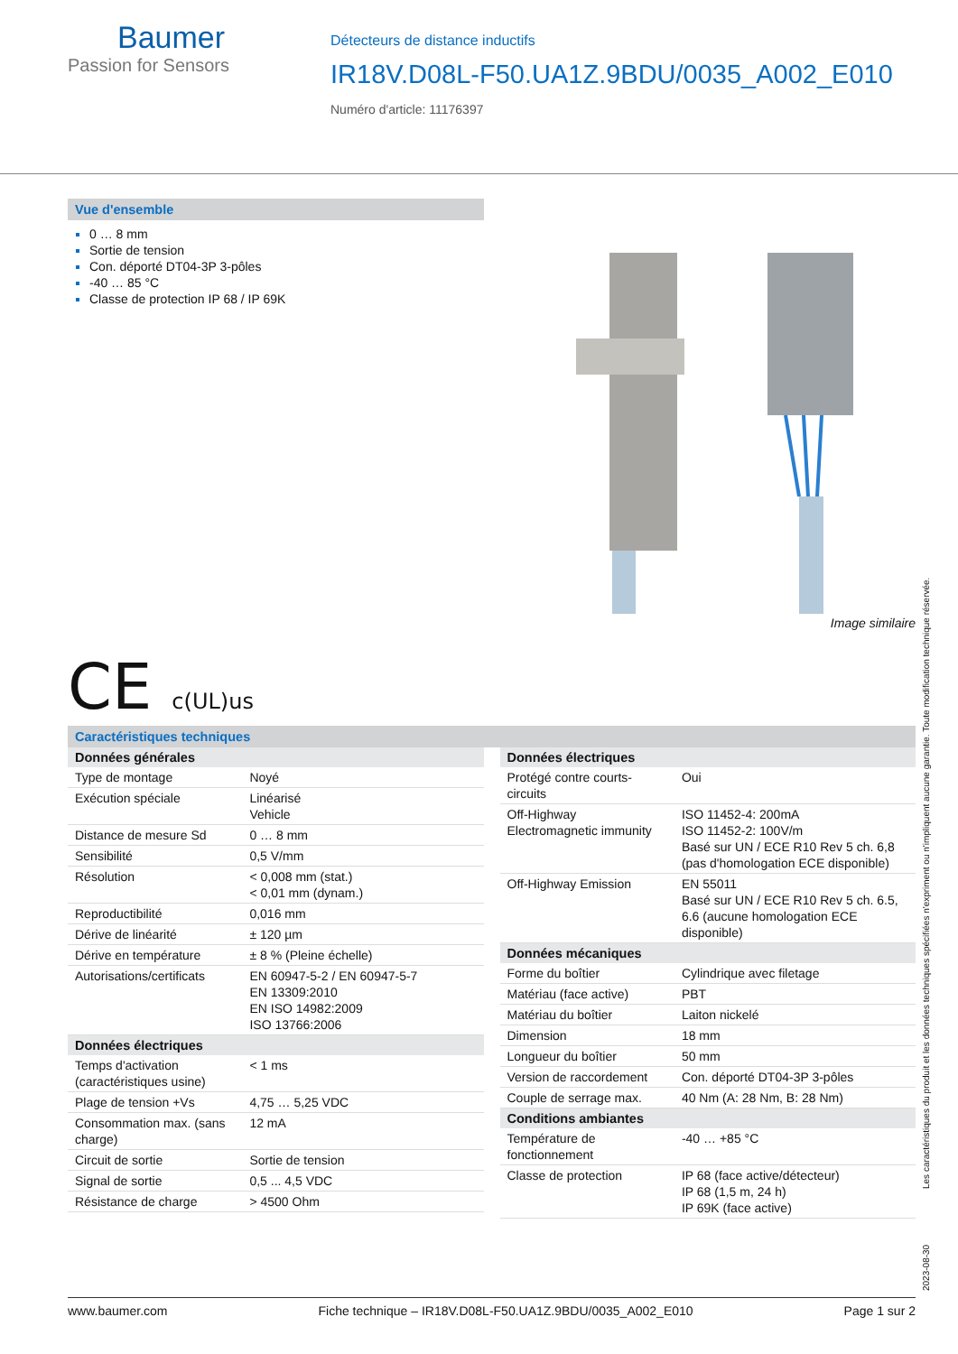Baumer
Passion for Sensors
Détecteurs de distance inductifs
IR18V.D08L-F50.UA1Z.9BDU/0035_A002_E010
Numéro d'article: 11176397
Vue d'ensemble
0 … 8 mm
Sortie de tension
Con. déporté DT04-3P 3-pôles
-40 … 85 °C
Classe de protection IP 68 / IP 69K
Image similaire
CE c(UL)us
Caractéristiques techniques
| Données générales | |
| --- | --- |
| Type de montage | Noyé |
| Exécution spéciale | Linéarisé Vehicle |
| Distance de mesure Sd | 0 … 8 mm |
| Sensibilité | 0,5 V/mm |
| Résolution | < 0,008 mm (stat.) < 0,01 mm (dynam.) |
| Reproductibilité | 0,016 mm |
| Dérive de linéarité | ± 120 µm |
| Dérive en température | ± 8 % (Pleine échelle) |
| Autorisations/certificats | EN 60947-5-2 / EN 60947-5-7 EN 13309:2010 EN ISO 14982:2009 ISO 13766:2006 |
| Données électriques | |
| Temps d'activation (caractéristiques usine) | < 1 ms |
| Plage de tension +Vs | 4,75 … 5,25 VDC |
| Consommation max. (sans charge) | 12 mA |
| Circuit de sortie | Sortie de tension |
| Signal de sortie | 0,5 ... 4,5 VDC |
| Résistance de charge | > 4500 Ohm |
| Données électriques | |
| --- | --- |
| Protégé contre courts-circuits | Oui |
| Off-Highway Electromagnetic immunity | ISO 11452-4: 200mA ISO 11452-2: 100V/m Basé sur UN / ECE R10 Rev 5 ch. 6,8 (pas d'homologation ECE disponible) |
| Off-Highway Emission | EN 55011 Basé sur UN / ECE R10 Rev 5 ch. 6.5, 6.6 (aucune homologation ECE disponible) |
| Données mécaniques | |
| Forme du boîtier | Cylindrique avec filetage |
| Matériau (face active) | PBT |
| Matériau du boîtier | Laiton nickelé |
| Dimension | 18 mm |
| Longueur du boîtier | 50 mm |
| Version de raccordement | Con. déporté DT04-3P 3-pôles |
| Couple de serrage max. | 40 Nm (A: 28 Nm, B: 28 Nm) |
| Conditions ambiantes | |
| Température de fonctionnement | -40 … +85 °C |
| Classe de protection | IP 68 (face active/détecteur) IP 68 (1,5 m, 24 h) IP 69K (face active) |
2023-08-30 Les caractéristiques du produit et les données techniques spécifiées n'expriment ou n'impliquent aucune garantie. Toute modification technique réservée.
www.baumer.com Fiche technique – IR18V.D08L-F50.UA1Z.9BDU/0035_A002_E010 Page 1 sur 2